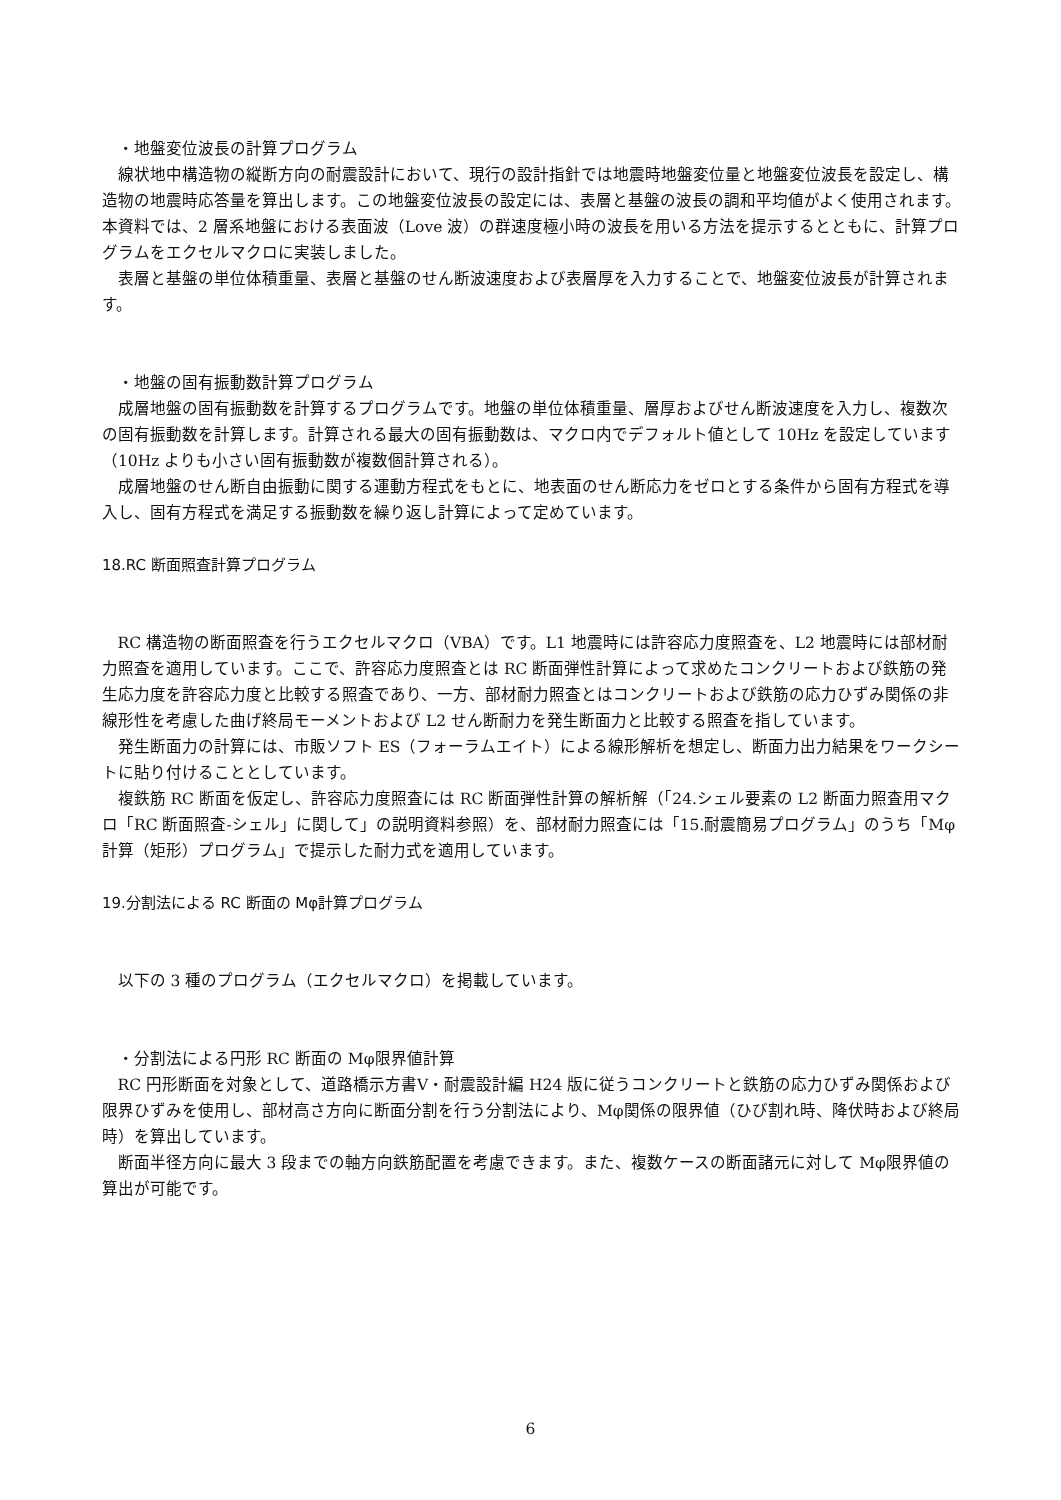・地盤変位波長の計算プログラム
線状地中構造物の縦断方向の耐震設計において、現行の設計指針では地震時地盤変位量と地盤変位波長を設定し、構造物の地震時応答量を算出します。この地盤変位波長の設定には、表層と基盤の波長の調和平均値がよく使用されます。本資料では、2 層系地盤における表面波（Love 波）の群速度極小時の波長を用いる方法を提示するとともに、計算プログラムをエクセルマクロに実装しました。
表層と基盤の単位体積重量、表層と基盤のせん断波速度および表層厚を入力することで、地盤変位波長が計算されます。
・地盤の固有振動数計算プログラム
成層地盤の固有振動数を計算するプログラムです。地盤の単位体積重量、層厚およびせん断波速度を入力し、複数次の固有振動数を計算します。計算される最大の固有振動数は、マクロ内でデフォルト値として 10Hz を設定しています（10Hz よりも小さい固有振動数が複数個計算される）。
成層地盤のせん断自由振動に関する運動方程式をもとに、地表面のせん断応力をゼロとする条件から固有方程式を導入し、固有方程式を満足する振動数を繰り返し計算によって定めています。
18.RC 断面照査計算プログラム
RC 構造物の断面照査を行うエクセルマクロ（VBA）です。L1 地震時には許容応力度照査を、L2 地震時には部材耐力照査を適用しています。ここで、許容応力度照査とは RC 断面弾性計算によって求めたコンクリートおよび鉄筋の発生応力度を許容応力度と比較する照査であり、一方、部材耐力照査とはコンクリートおよび鉄筋の応力ひずみ関係の非線形性を考慮した曲げ終局モーメントおよび L2 せん断耐力を発生断面力と比較する照査を指しています。
発生断面力の計算には、市販ソフト ES（フォーラムエイト）による線形解析を想定し、断面力出力結果をワークシートに貼り付けることとしています。
複鉄筋 RC 断面を仮定し、許容応力度照査には RC 断面弾性計算の解析解（「24.シェル要素の L2 断面力照査用マクロ「RC 断面照査-シェル」に関して」の説明資料参照）を、部材耐力照査には「15.耐震簡易プログラム」のうち「Mφ計算（矩形）プログラム」で提示した耐力式を適用しています。
19.分割法による RC 断面の Mφ計算プログラム
以下の 3 種のプログラム（エクセルマクロ）を掲載しています。
・分割法による円形 RC 断面の Mφ限界値計算
RC 円形断面を対象として、道路橋示方書Ⅴ・耐震設計編 H24 版に従うコンクリートと鉄筋の応力ひずみ関係および限界ひずみを使用し、部材高さ方向に断面分割を行う分割法により、Mφ関係の限界値（ひび割れ時、降伏時および終局時）を算出しています。
断面半径方向に最大 3 段までの軸方向鉄筋配置を考慮できます。また、複数ケースの断面諸元に対して Mφ限界値の算出が可能です。
6